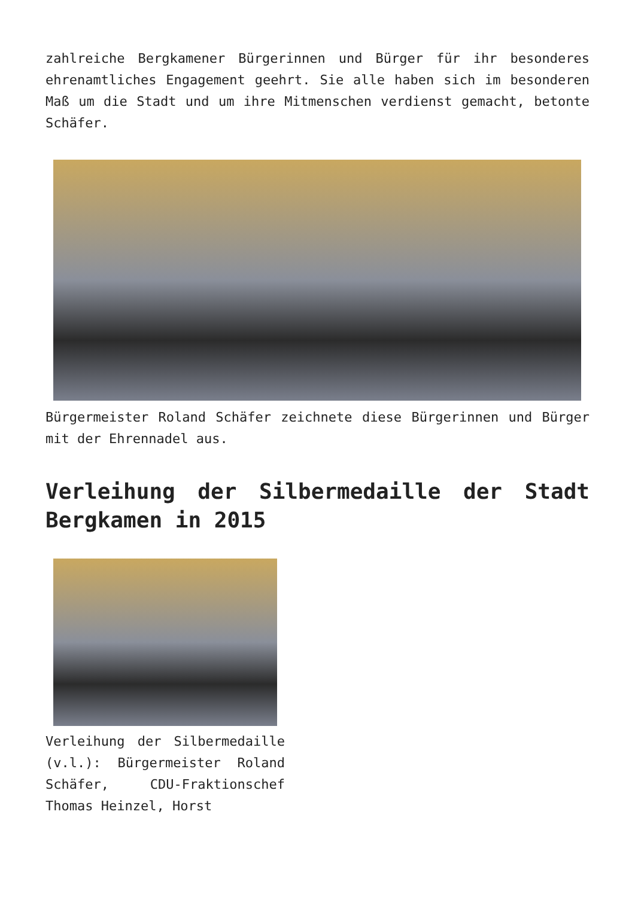zahlreiche Bergkamener Bürgerinnen und Bürger für ihr besonderes ehrenamtliches Engagement geehrt. Sie alle haben sich im besonderen Maß um die Stadt und um ihre Mitmenschen verdienst gemacht, betonte Schäfer.
Bürgermeister Roland Schäfer zeichnete diese Bürgerinnen und Bürger mit der Ehrennadel aus.
Verleihung der Silbermedaille der Stadt Bergkamen in 2015
Verleihung der Silbermedaille (v.l.): Bürgermeister Roland Schäfer, CDU-Fraktionschef Thomas Heinzel, Horst